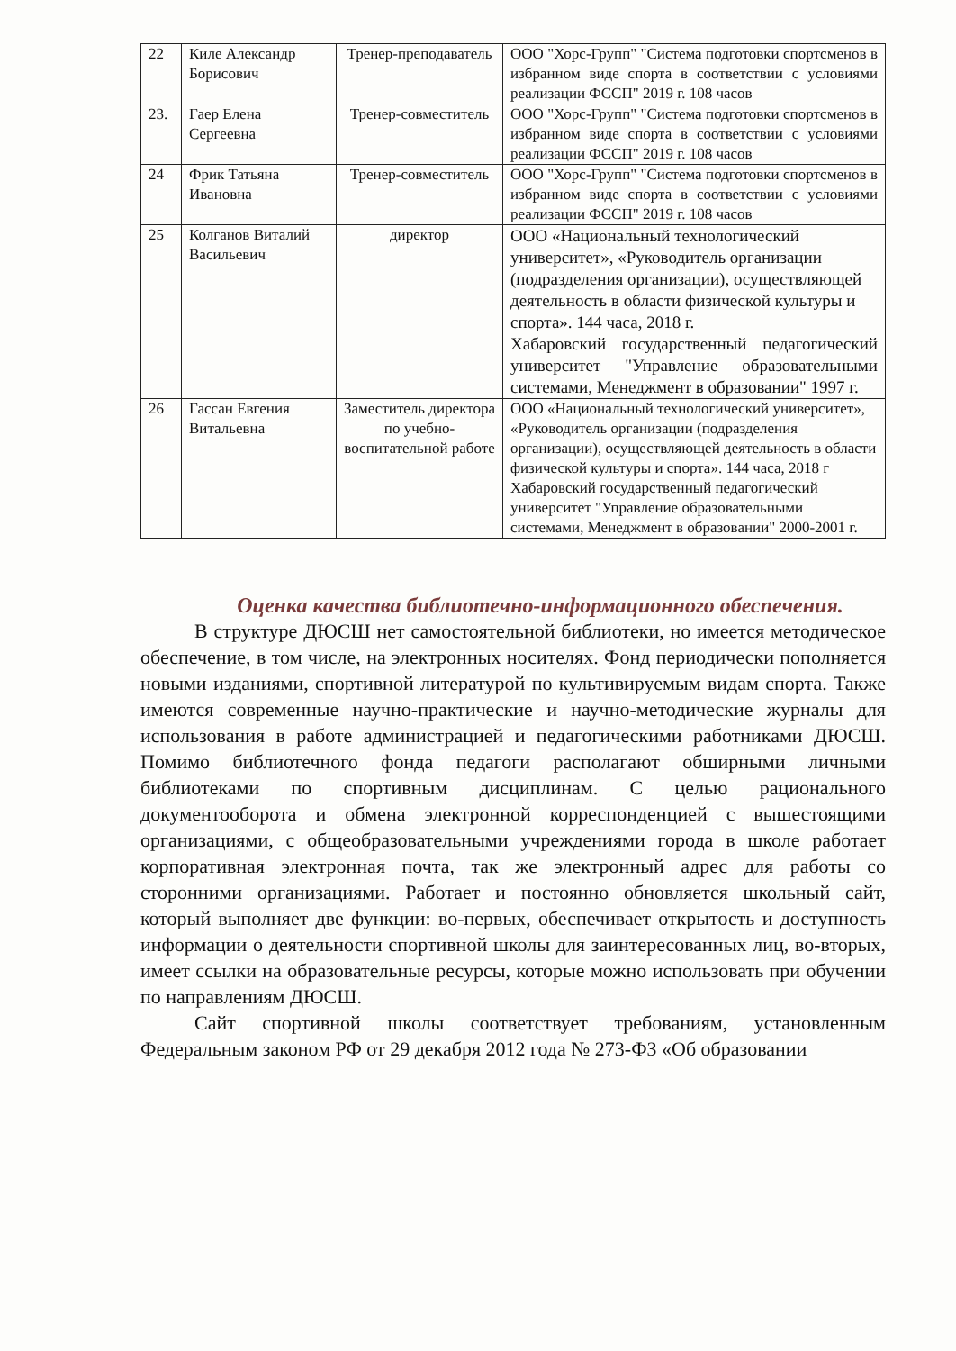| 22 | Киле Александр Борисович | Тренер-преподаватель | ООО "Хорс-Групп" "Система подготовки спортсменов в избранном виде спорта в соответствии с условиями реализации ФССП" 2019 г. 108 часов |
| 23. | Гаер Елена Сергеевна | Тренер-совместитель | ООО "Хорс-Групп" "Система подготовки спортсменов в избранном виде спорта в соответствии с условиями реализации ФССП" 2019 г. 108 часов |
| 24 | Фрик Татьяна Ивановна | Тренер-совместитель | ООО "Хорс-Групп" "Система подготовки спортсменов в избранном виде спорта в соответствии с условиями реализации ФССП" 2019 г. 108 часов |
| 25 | Колганов Виталий Васильевич | директор | ООО «Национальный технологический университет», «Руководитель организации (подразделения организации), осуществляющей деятельность в области физической культуры и спорта». 144 часа, 2018 г. Хабаровский государственный педагогический университет "Управление образовательными системами, Менеджмент в образовании" 1997 г. |
| 26 | Гассан Евгения Витальевна | Заместитель директора по учебно-воспитательной работе | ООО «Национальный технологический университет», «Руководитель организации (подразделения организации), осуществляющей деятельность в области физической культуры и спорта». 144 часа, 2018 г Хабаровский государственный педагогический университет "Управление образовательными системами, Менеджмент в образовании" 2000-2001 г. |
Оценка качества библиотечно-информационного обеспечения.
В структуре ДЮСШ нет самостоятельной библиотеки, но имеется методическое обеспечение, в том числе, на электронных носителях. Фонд периодически пополняется новыми изданиями, спортивной литературой по культивируемым видам спорта. Также имеются современные научно-практические и научно-методические журналы для использования в работе администрацией и педагогическими работниками ДЮСШ. Помимо библиотечного фонда педагоги располагают обширными личными библиотеками по спортивным дисциплинам. С целью рационального документооборота и обмена электронной корреспонденцией с вышестоящими организациями, с общеобразовательными учреждениями города в школе работает корпоративная электронная почта, так же электронный адрес для работы со сторонними организациями. Работает и постоянно обновляется школьный сайт, который выполняет две функции: во-первых, обеспечивает открытость и доступность информации о деятельности спортивной школы для заинтересованных лиц, во-вторых, имеет ссылки на образовательные ресурсы, которые можно использовать при обучении по направлениям ДЮСШ.
Сайт спортивной школы соответствует требованиям, установленным Федеральным законом РФ от 29 декабря 2012 года № 273-ФЗ «Об образовании